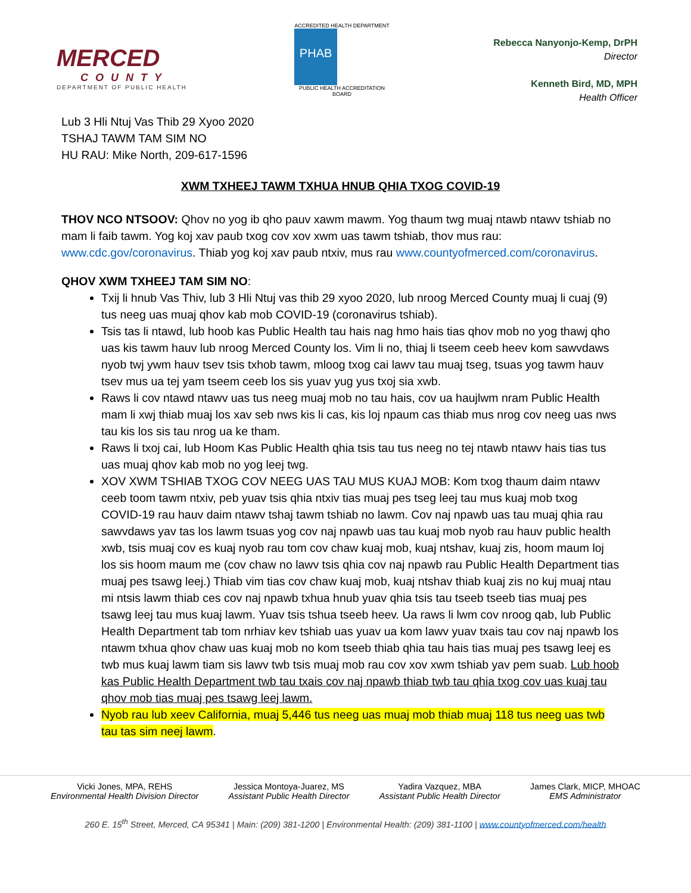MERCED
COUNTY
DEPARTMENT OF PUBLIC HEALTH
ACCREDITED HEALTH DEPARTMENT
PHAB
PUBLIC HEALTH ACCREDITATION BOARD
Rebecca Nanyonjo-Kemp, DrPH
Director
Kenneth Bird, MD, MPH
Health Officer
Lub 3 Hli Ntuj Vas Thib 29 Xyoo 2020
TSHAJ TAWM TAM SIM NO
HU RAU: Mike North, 209-617-1596
XWM TXHEEJ TAWM TXHUA HNUB QHIA TXOG COVID-19
THOV NCO NTSOOV: Qhov no yog ib qho pauv xawm mawm. Yog thaum twg muaj ntawb ntawv tshiab no mam li faib tawm. Yog koj xav paub txog cov xov xwm uas tawm tshiab, thov mus rau: www.cdc.gov/coronavirus. Thiab yog koj xav paub ntxiv, mus rau www.countyofmerced.com/coronavirus.
QHOV XWM TXHEEJ TAM SIM NO:
Txij li hnub Vas Thiv, lub 3 Hli Ntuj vas thib 29 xyoo 2020, lub nroog Merced County muaj li cuaj (9) tus neeg uas muaj qhov kab mob COVID-19 (coronavirus tshiab).
Tsis tas li ntawd, lub hoob kas Public Health tau hais nag hmo hais tias qhov mob no yog thawj qho uas kis tawm hauv lub nroog Merced County los. Vim li no, thiaj li tseem ceeb heev kom sawvdaws nyob twj ywm hauv tsev tsis txhob tawm, mloog txog cai lawv tau muaj tseg, tsuas yog tawm hauv tsev mus ua tej yam tseem ceeb los sis yuav yug yus txoj sia xwb.
Raws li cov ntawd ntawv uas tus neeg muaj mob no tau hais, cov ua haujlwm nram Public Health mam li xwj thiab muaj los xav seb nws kis li cas, kis loj npaum cas thiab mus nrog cov neeg uas nws tau kis los sis tau nrog ua ke tham.
Raws li txoj cai, lub Hoom Kas Public Health qhia tsis tau tus neeg no tej ntawb ntawv hais tias tus uas muaj qhov kab mob no yog leej twg.
XOV XWM TSHIAB TXOG COV NEEG UAS TAU MUS KUAJ MOB: Kom txog thaum daim ntawv ceeb toom tawm ntxiv, peb yuav tsis qhia ntxiv tias muaj pes tseg leej tau mus kuaj mob txog COVID-19 rau hauv daim ntawv tshaj tawm tshiab no lawm. Cov naj npawb uas tau muaj qhia rau sawvdaws yav tas los lawm tsuas yog cov naj npawb uas tau kuaj mob nyob rau hauv public health xwb, tsis muaj cov es kuaj nyob rau tom cov chaw kuaj mob, kuaj ntshav, kuaj zis, hoom maum loj los sis hoom maum me (cov chaw no lawv tsis qhia cov naj npawb rau Public Health Department tias muaj pes tsawg leej.) Thiab vim tias cov chaw kuaj mob, kuaj ntshav thiab kuaj zis no kuj muaj ntau mi ntsis lawm thiab ces cov naj npawb txhua hnub yuav qhia tsis tau tseeb tseeb tias muaj pes tsawg leej tau mus kuaj lawm. Yuav tsis tshua tseeb heev. Ua raws li lwm cov nroog qab, lub Public Health Department tab tom nrhiav kev tshiab uas yuav ua kom lawv yuav txais tau cov naj npawb los ntawm txhua qhov chaw uas kuaj mob no kom tseeb thiab qhia tau hais tias muaj pes tsawg leej es twb mus kuaj lawm tiam sis lawv twb tsis muaj mob rau cov xov xwm tshiab yav pem suab. Lub hoob kas Public Health Department twb tau txais cov naj npawb thiab twb tau qhia txog cov uas kuaj tau qhov mob tias muaj pes tsawg leej lawm.
Nyob rau lub xeev California, muaj 5,446 tus neeg uas muaj mob thiab muaj 118 tus neeg uas twb tau tas sim neej lawm.
Vicki Jones, MPA, REHS
Environmental Health Division Director
Jessica Montoya-Juarez, MS
Assistant Public Health Director
Yadira Vazquez, MBA
Assistant Public Health Director
James Clark, MICP, MHOAC
EMS Administrator
260 E. 15<sup>th</sup> Street, Merced, CA 95341 | Main: (209) 381-1200 | Environmental Health: (209) 381-1100 | www.countyofmerced.com/health